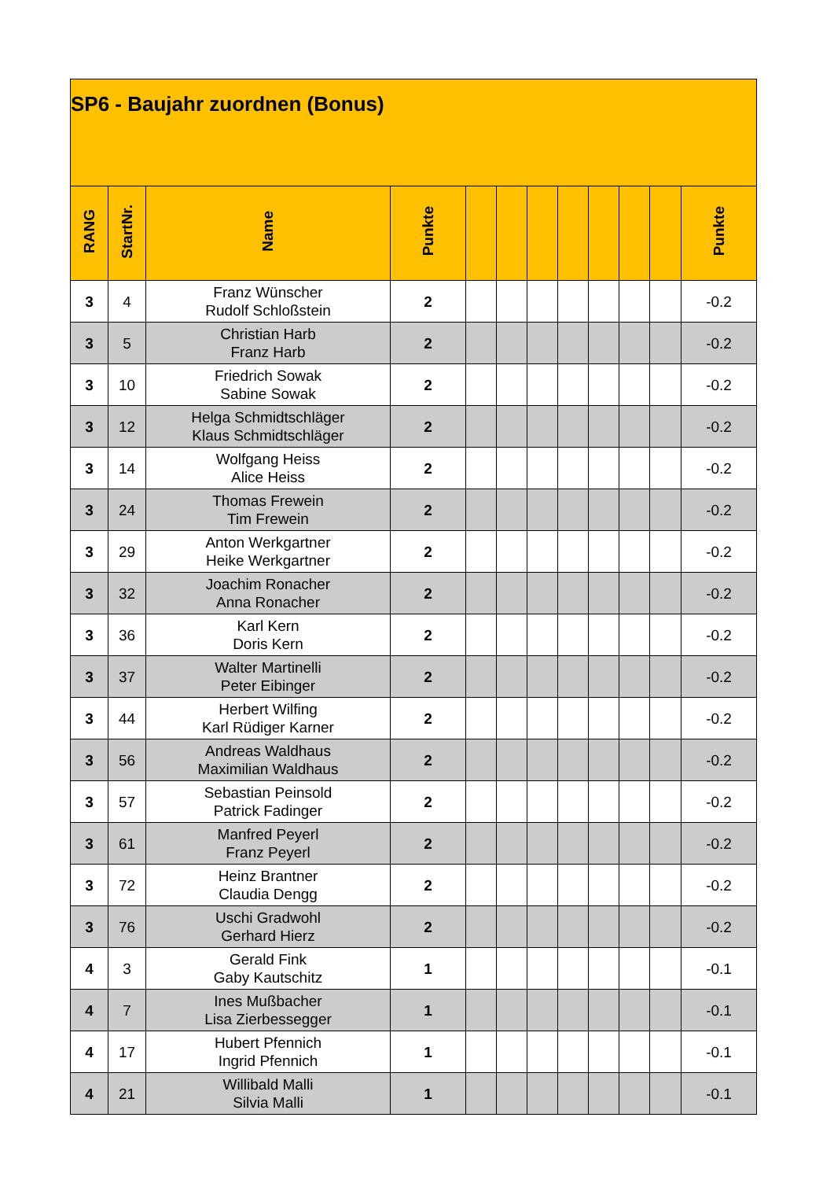| SP6 - Baujahr zuordnen (Bonus) | | | | | | | | | | | |
| RANG | StartNr. | Name | Punkte | | | | | | | | Punkte |
| 3 | 4 | Franz Wünscher Rudolf Schloßstein | 2 | | | | | | | | -0.2 |
| 3 | 5 | Christian Harb Franz Harb | 2 | | | | | | | | -0.2 |
| 3 | 10 | Friedrich Sowak Sabine Sowak | 2 | | | | | | | | -0.2 |
| 3 | 12 | Helga Schmidtschläger Klaus Schmidtschläger | 2 | | | | | | | | -0.2 |
| 3 | 14 | Wolfgang Heiss Alice Heiss | 2 | | | | | | | | -0.2 |
| 3 | 24 | Thomas Frewein Tim Frewein | 2 | | | | | | | | -0.2 |
| 3 | 29 | Anton Werkgartner Heike Werkgartner | 2 | | | | | | | | -0.2 |
| 3 | 32 | Joachim Ronacher Anna Ronacher | 2 | | | | | | | | -0.2 |
| 3 | 36 | Karl Kern Doris Kern | 2 | | | | | | | | -0.2 |
| 3 | 37 | Walter Martinelli Peter Eibinger | 2 | | | | | | | | -0.2 |
| 3 | 44 | Herbert Wilfing Karl Rüdiger Karner | 2 | | | | | | | | -0.2 |
| 3 | 56 | Andreas Waldhaus Maximilian Waldhaus | 2 | | | | | | | | -0.2 |
| 3 | 57 | Sebastian Peinsold Patrick Fadinger | 2 | | | | | | | | -0.2 |
| 3 | 61 | Manfred Peyerl Franz Peyerl | 2 | | | | | | | | -0.2 |
| 3 | 72 | Heinz Brantner Claudia Dengg | 2 | | | | | | | | -0.2 |
| 3 | 76 | Uschi Gradwohl Gerhard Hierz | 2 | | | | | | | | -0.2 |
| 4 | 3 | Gerald Fink Gaby Kautschitz | 1 | | | | | | | | -0.1 |
| 4 | 7 | Ines Mußbacher Lisa Zierbessegger | 1 | | | | | | | | -0.1 |
| 4 | 17 | Hubert Pfennich Ingrid Pfennich | 1 | | | | | | | | -0.1 |
| 4 | 21 | Willibald Malli Silvia Malli | 1 | | | | | | | | -0.1 |